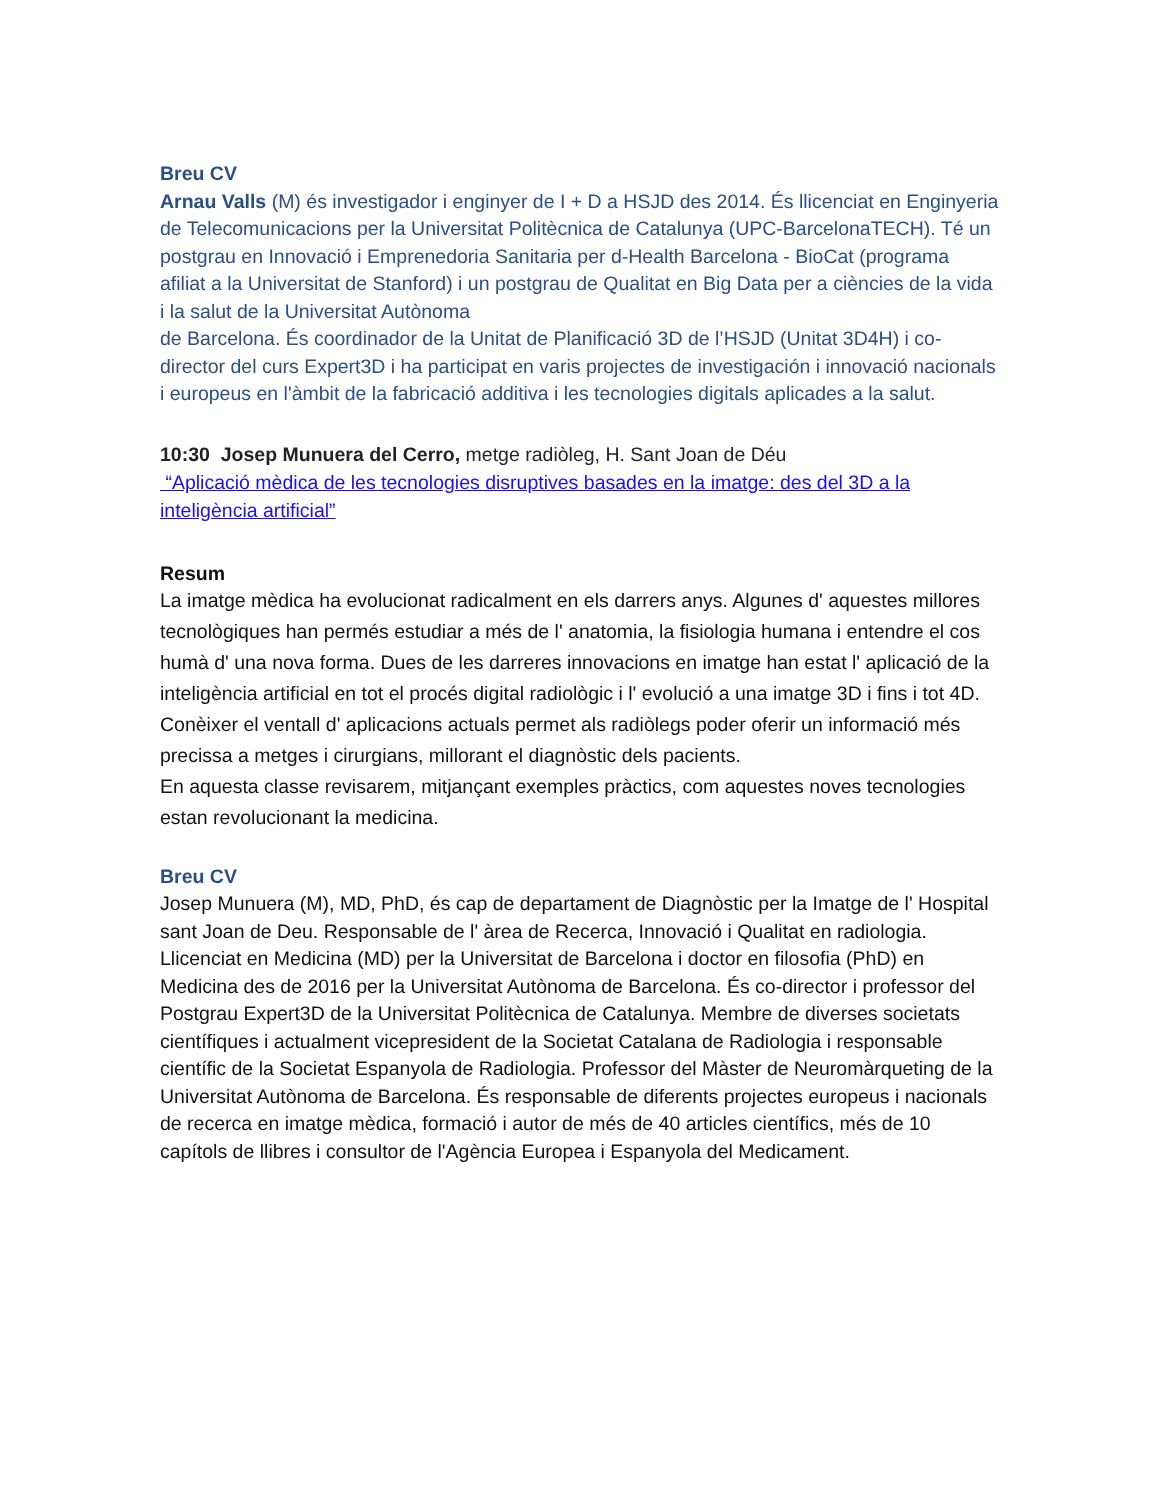Breu CV
Arnau Valls (M) és investigador i enginyer de I + D a HSJD des 2014. És llicenciat en Enginyeria de Telecomunicacions per la Universitat Politècnica de Catalunya (UPC-BarcelonaTECH). Té un postgrau en Innovació i Emprenedoria Sanitaria per d-Health Barcelona - BioCat (programa afiliat a la Universitat de Stanford) i un postgrau de Qualitat en Big Data per a ciències de la vida i la salut de la Universitat Autònoma
de Barcelona. És coordinador de la Unitat de Planificació 3D de l’HSJD (Unitat 3D4H) i co-director del curs Expert3D i ha participat en varis projectes de investigación i innovació nacionals i europeus en l'àmbit de la fabricació additiva i les tecnologies digitals aplicades a la salut.
10:30 Josep Munuera del Cerro, metge radiòleg, H. Sant Joan de Déu
“Aplicació mèdica de les tecnologies disruptives basades en la imatge: des del 3D a la inteligència artificial”
Resum
La imatge mèdica ha evolucionat radicalment en els darrers anys. Algunes d' aquestes millores tecnològiques han permés estudiar a més de l' anatomia, la fisiologia humana i entendre el cos humà d' una nova forma. Dues de les darreres innovacions en imatge han estat l' aplicació de la inteligència artificial en tot el procés digital radiològic i l' evolució a una imatge 3D i fins i tot 4D. Conèixer el ventall d' aplicacions actuals permet als radiòlegs poder oferir un informació més precissa a metges i cirurgians, millorant el diagnòstic dels pacients.
En aquesta classe revisarem, mitjançant exemples pràctics, com aquestes noves tecnologies estan revolucionant la medicina.
Breu CV
Josep Munuera (M), MD, PhD, és cap de departament de Diagnòstic per la Imatge de l' Hospital sant Joan de Deu. Responsable de l' àrea de Recerca, Innovació i Qualitat en radiologia. Llicenciat en Medicina (MD) per la Universitat de Barcelona i doctor en filosofia (PhD) en Medicina des de 2016 per la Universitat Autònoma de Barcelona. És co-director i professor del Postgrau Expert3D de la Universitat Politècnica de Catalunya. Membre de diverses societats científiques i actualment vicepresident de la Societat Catalana de Radiologia i responsable científic de la Societat Espanyola de Radiologia. Professor del Màster de Neuromàrqueting de la Universitat Autònoma de Barcelona. És responsable de diferents projectes europeus i nacionals de recerca en imatge mèdica, formació i autor de més de 40 articles científics, més de 10 capítols de llibres i consultor de l'Agència Europea i Espanyola del Medicament.